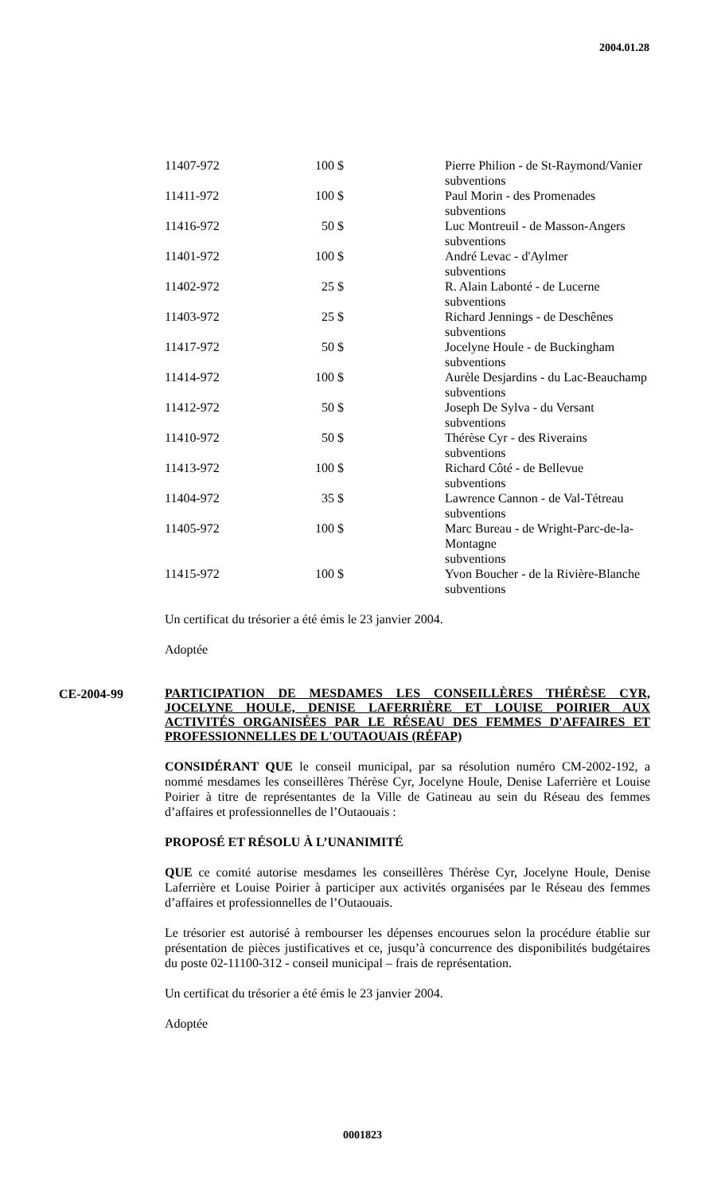2004.01.28
| 11407-972 | 100 $ | | Pierre Philion - de St-Raymond/Vanier subventions |
| 11411-972 | 100 $ | | Paul Morin - des Promenades subventions |
| 11416-972 | 50 $ | | Luc Montreuil - de Masson-Angers subventions |
| 11401-972 | 100 $ | | André Levac - d'Aylmer subventions |
| 11402-972 | 25 $ | | R. Alain Labonté - de Lucerne subventions |
| 11403-972 | 25 $ | | Richard Jennings - de Deschênes subventions |
| 11417-972 | 50 $ | | Jocelyne Houle - de Buckingham subventions |
| 11414-972 | 100 $ | | Aurèle Desjardins - du Lac-Beauchamp subventions |
| 11412-972 | 50 $ | | Joseph De Sylva - du Versant subventions |
| 11410-972 | 50 $ | | Thérèse Cyr - des Riverains subventions |
| 11413-972 | 100 $ | | Richard Côté - de Bellevue subventions |
| 11404-972 | 35 $ | | Lawrence Cannon - de Val-Tétreau subventions |
| 11405-972 | 100 $ | | Marc Bureau - de Wright-Parc-de-la-Montagne subventions |
| 11415-972 | 100 $ | | Yvon Boucher - de la Rivière-Blanche subventions |
Un certificat du trésorier a été émis le 23 janvier 2004.
Adoptée
CE-2004-99
PARTICIPATION DE MESDAMES LES CONSEILLÈRES THÉRÈSE CYR, JOCELYNE HOULE, DENISE LAFERRIÈRE ET LOUISE POIRIER AUX ACTIVITÉS ORGANISÉES PAR LE RÉSEAU DES FEMMES D'AFFAIRES ET PROFESSIONNELLES DE L'OUTAOUAIS (RÉFAP)
CONSIDÉRANT QUE le conseil municipal, par sa résolution numéro CM-2002-192, a nommé mesdames les conseillères Thérèse Cyr, Jocelyne Houle, Denise Laferrière et Louise Poirier à titre de représentantes de la Ville de Gatineau au sein du Réseau des femmes d’affaires et professionnelles de l’Outaouais :
PROPOSÉ ET RÉSOLU À L’UNANIMITÉ
QUE ce comité autorise mesdames les conseillères Thérèse Cyr, Jocelyne Houle, Denise Laferrière et Louise Poirier à participer aux activités organisées par le Réseau des femmes d’affaires et professionnelles de l’Outaouais.
Le trésorier est autorisé à rembourser les dépenses encourues selon la procédure établie sur présentation de pièces justificatives et ce, jusqu’à concurrence des disponibilités budgétaires du poste 02-11100-312 - conseil municipal – frais de représentation.
Un certificat du trésorier a été émis le 23 janvier 2004.
Adoptée
0001823